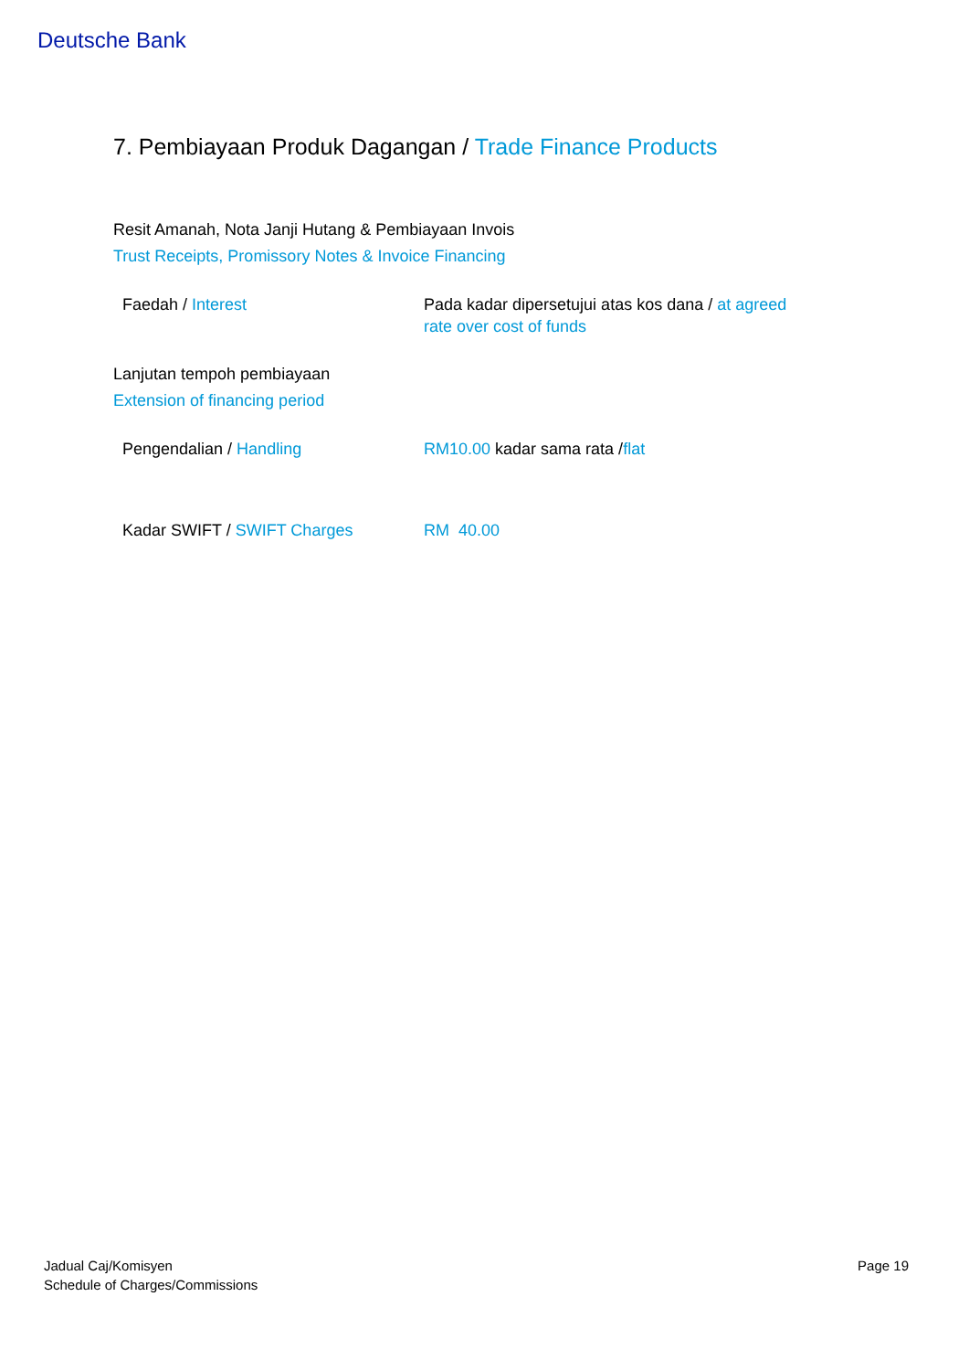Deutsche Bank
7. Pembiayaan Produk Dagangan / Trade Finance Products
Resit Amanah, Nota Janji Hutang & Pembiayaan Invois
Trust Receipts, Promissory Notes & Invoice Financing
| Faedah / Interest | Pada kadar dipersetujui atas kos dana / at agreed rate over cost of funds |
Lanjutan tempoh pembiayaan
Extension of financing period
| Pengendalian / Handling | RM10.00 kadar sama rata / flat |
| Kadar SWIFT / SWIFT Charges | RM 40.00 |
Jadual Caj/Komisyen
Schedule of Charges/Commissions
Page 19